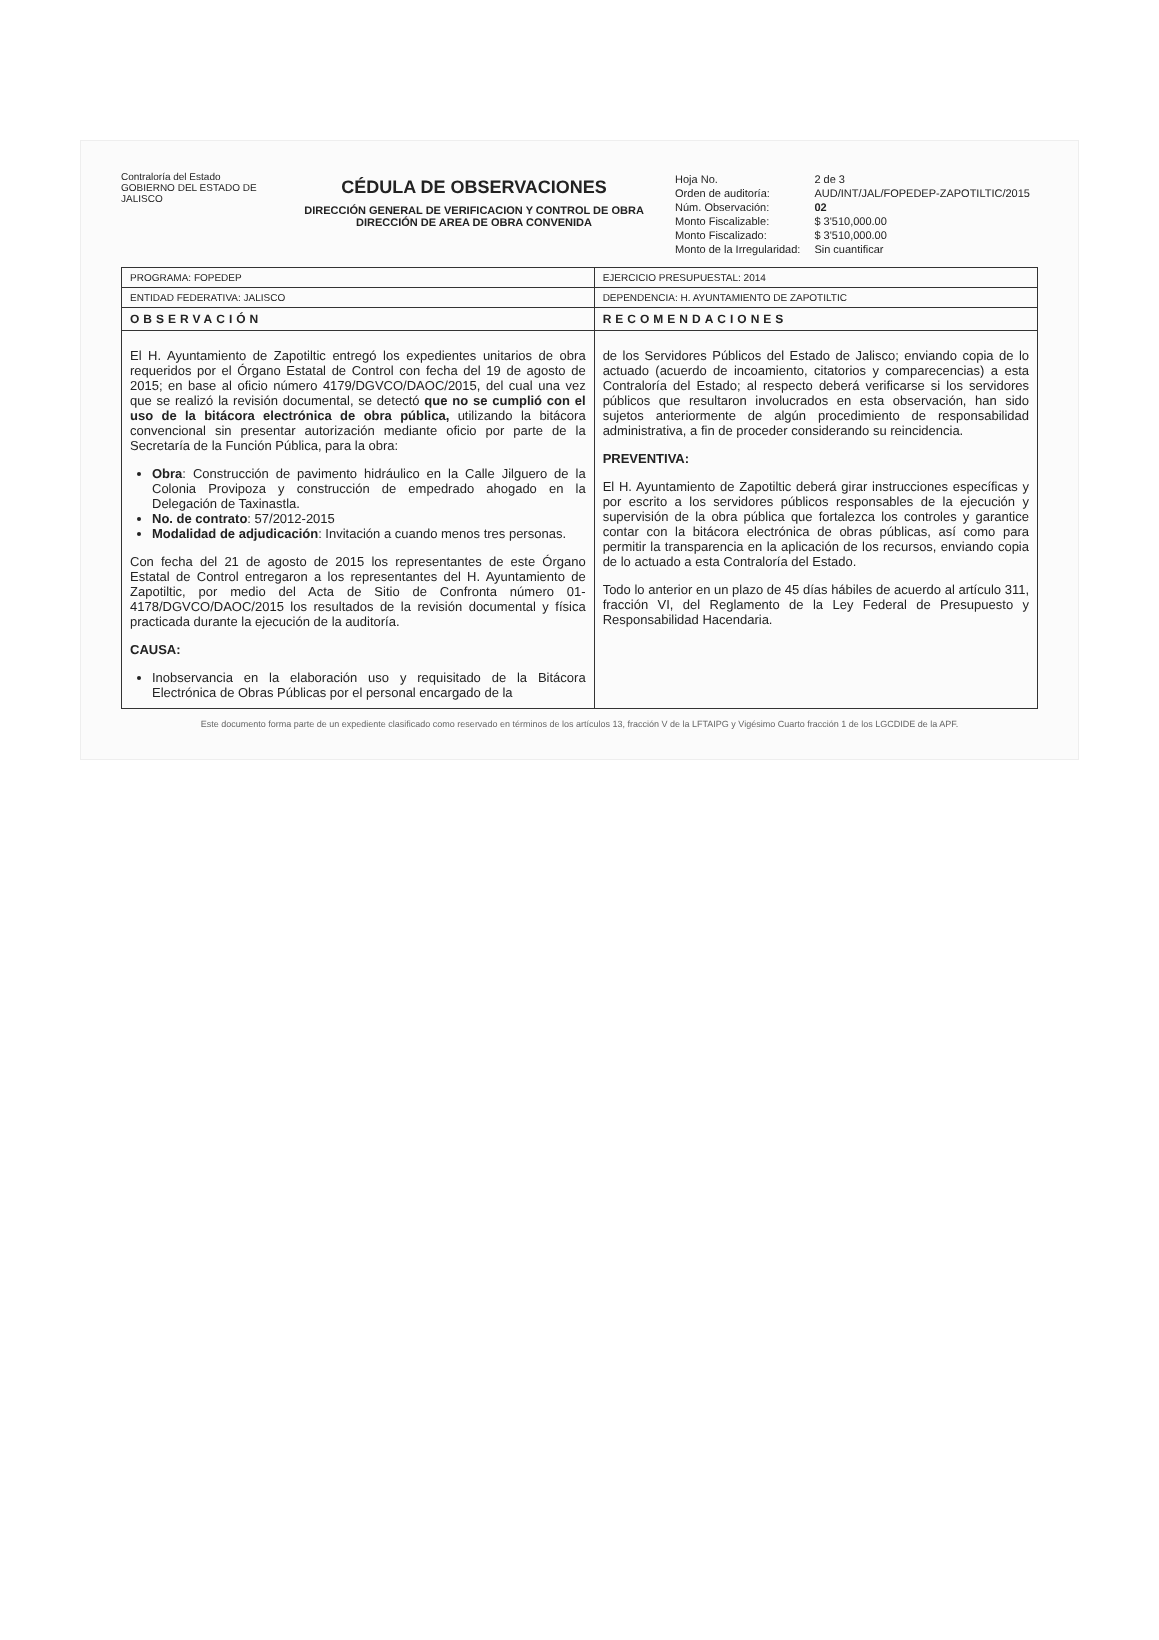Contraloría del Estado
GOBIERNO DEL ESTADO DE JALISCO
CÉDULA DE OBSERVACIONES
DIRECCIÓN GENERAL DE VERIFICACION Y CONTROL DE OBRA
DIRECCIÓN DE AREA DE OBRA CONVENIDA
| Hoja No. | 2 de 3 |
| Orden de auditoría: | AUD/INT/JAL/FOPEDEP-ZAPOTILTIC/2015 |
| Núm. Observación: | 02 |
| Monto Fiscalizable: | $ 3'510,000.00 |
| Monto Fiscalizado: | $ 3'510,000.00 |
| Monto de la Irregularidad: | Sin cuantificar |
| PROGRAMA: FOPEDEP | EJERCICIO PRESUPUESTAL: 2014 |
| ENTIDAD FEDERATIVA: JALISCO | DEPENDENCIA: H. AYUNTAMIENTO DE ZAPOTILTIC |
| OBSERVACIÓN | RECOMENDACIONES |
| El H. Ayuntamiento de Zapotiltic entregó los expedientes unitarios de obra requeridos por el Órgano Estatal de Control con fecha del 19 de agosto de 2015; en base al oficio número 4179/DGVCO/DAOC/2015, del cual una vez que se realizó la revisión documental, se detectó que no se cumplió con el uso de la bitácora electrónica de obra pública, utilizando la bitácora convencional sin presentar autorización mediante oficio por parte de la Secretaría de la Función Pública, para la obra: Obra : Construcción de pavimento hidráulico en la Calle Jilguero de la Colonia Provipoza y construcción de empedrado ahogado en la Delegación de Taxinastla. No. de contrato : 57/2012-2015 Modalidad de adjudicación : Invitación a cuando menos tres personas. Con fecha del 21 de agosto de 2015 los representantes de este Órgano Estatal de Control entregaron a los representantes del H. Ayuntamiento de Zapotiltic, por medio del Acta de Sitio de Confronta número 01-4178/DGVCO/DAOC/2015 los resultados de la revisión documental y física practicada durante la ejecución de la auditoría. CAUSA: Inobservancia en la elaboración uso y requisitado de la Bitácora Electrónica de Obras Públicas por el personal encargado de la | de los Servidores Públicos del Estado de Jalisco; enviando copia de lo actuado (acuerdo de incoamiento, citatorios y comparecencias) a esta Contraloría del Estado; al respecto deberá verificarse si los servidores públicos que resultaron involucrados en esta observación, han sido sujetos anteriormente de algún procedimiento de responsabilidad administrativa, a fin de proceder considerando su reincidencia. PREVENTIVA: El H. Ayuntamiento de Zapotiltic deberá girar instrucciones específicas y por escrito a los servidores públicos responsables de la ejecución y supervisión de la obra pública que fortalezca los controles y garantice contar con la bitácora electrónica de obras públicas, así como para permitir la transparencia en la aplicación de los recursos, enviando copia de lo actuado a esta Contraloría del Estado. Todo lo anterior en un plazo de 45 días hábiles de acuerdo al artículo 311, fracción VI, del Reglamento de la Ley Federal de Presupuesto y Responsabilidad Hacendaria. |
Este documento forma parte de un expediente clasificado como reservado en términos de los artículos 13, fracción V de la LFTAIPG y Vigésimo Cuarto fracción 1 de los LGCDIDE de la APF.